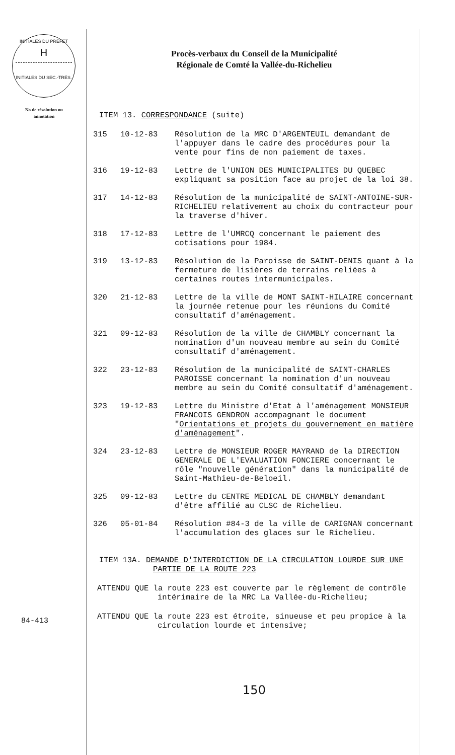INITIALES DU PRÉFET
H
INITIALES DU SEC.-TRÉS.
No de résolution ou annotation
84-413
Procès-verbaux du Conseil de la Municipalité
Régionale de Comté la Vallée-du-Richelieu
ITEM 13. CORRESPONDANCE (suite)
315 10-12-83 Résolution de la MRC D'ARGENTEUIL demandant de l'appuyer dans le cadre des procédures pour la vente pour fins de non paiement de taxes.
316 19-12-83 Lettre de l'UNION DES MUNICIPALITES DU QUEBEC expliquant sa position face au projet de la loi 38.
317 14-12-83 Résolution de la municipalité de SAINT-ANTOINE-SUR-RICHELIEU relativement au choix du contracteur pour la traverse d'hiver.
318 17-12-83 Lettre de l'UMRCQ concernant le paiement des cotisations pour 1984.
319 13-12-83 Résolution de la Paroisse de SAINT-DENIS quant à la fermeture de lisières de terrains reliées à certaines routes intermunicipales.
320 21-12-83 Lettre de la ville de MONT SAINT-HILAIRE concernant la journée retenue pour les réunions du Comité consultatif d'aménagement.
321 09-12-83 Résolution de la ville de CHAMBLY concernant la nomination d'un nouveau membre au sein du Comité consultatif d'aménagement.
322 23-12-83 Résolution de la municipalité de SAINT-CHARLES PAROISSE concernant la nomination d'un nouveau membre au sein du Comité consultatif d'aménagement.
323 19-12-83 Lettre du Ministre d'Etat à l'aménagement MONSIEUR FRANCOIS GENDRON accompagnant le document "Orientations et projets du gouvernement en matière d'aménagement".
324 23-12-83 Lettre de MONSIEUR ROGER MAYRAND de la DIRECTION GENERALE DE L'EVALUATION FONCIERE concernant le rôle "nouvelle génération" dans la municipalité de Saint-Mathieu-de-Beloeil.
325 09-12-83 Lettre du CENTRE MEDICAL DE CHAMBLY demandant d'être affilié au CLSC de Richelieu.
326 05-01-84 Résolution #84-3 de la ville de CARIGNAN concernant l'accumulation des glaces sur le Richelieu.
ITEM 13A. DEMANDE D'INTERDICTION DE LA CIRCULATION LOURDE SUR UNE PARTIE DE LA ROUTE 223
ATTENDU QUE la route 223 est couverte par le règlement de contrôle intérimaire de la MRC La Vallée-du-Richelieu;
ATTENDU QUE la route 223 est étroite, sinueuse et peu propice à la circulation lourde et intensive;
150